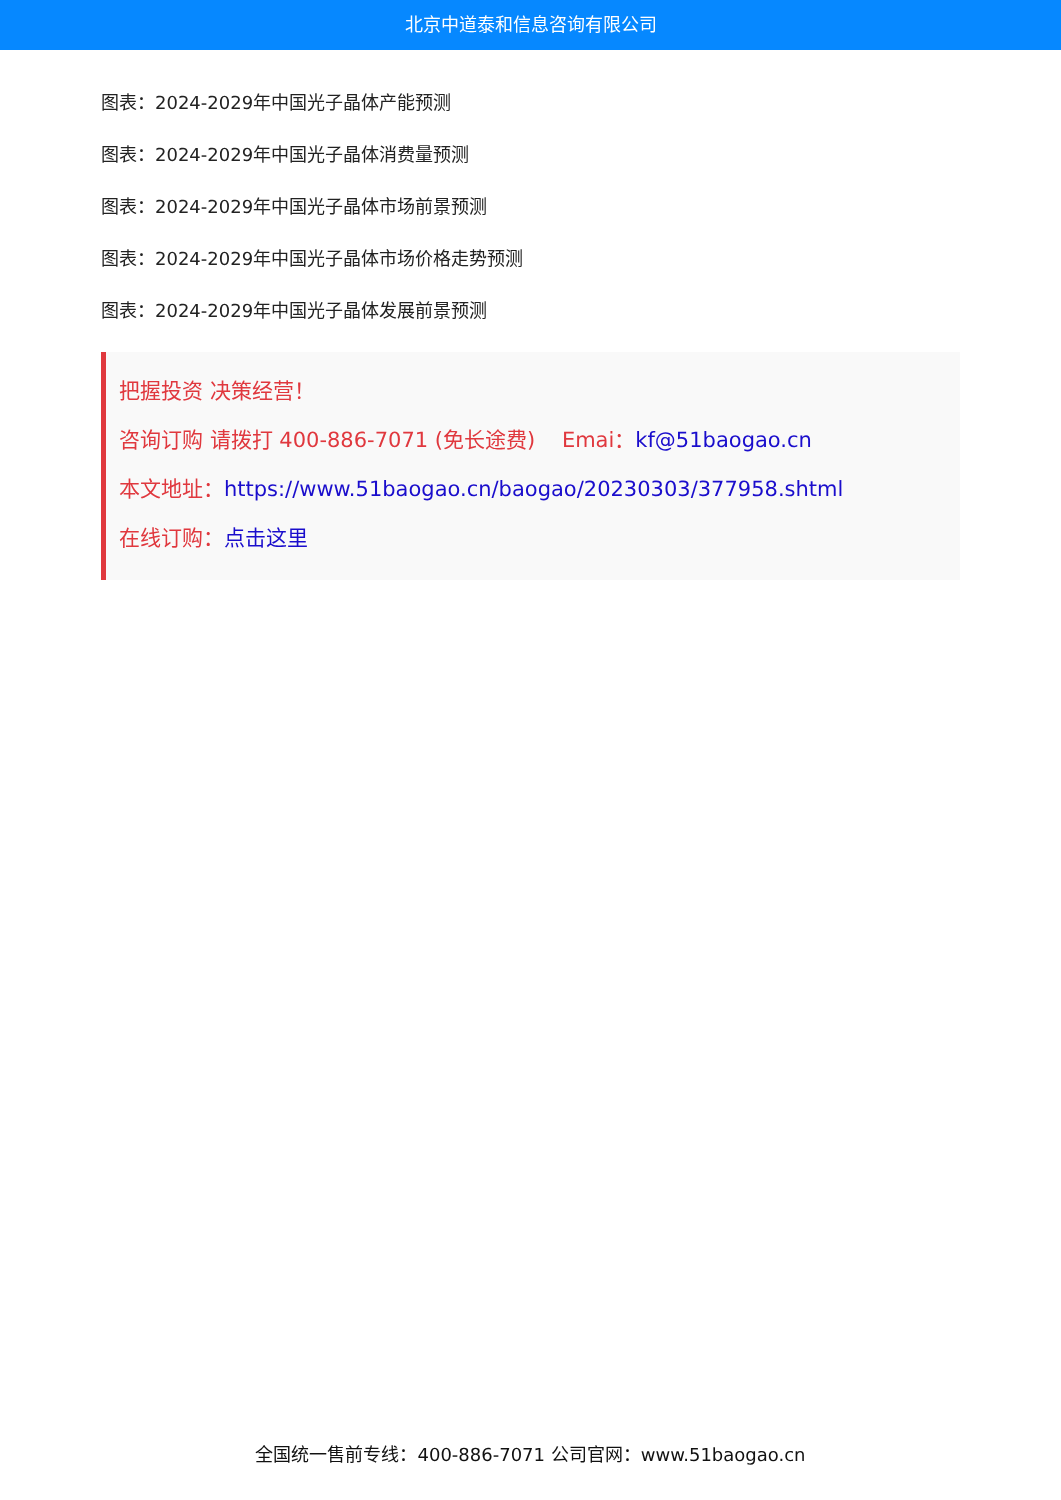北京中道泰和信息咨询有限公司
图表：2024-2029年中国光子晶体产能预测
图表：2024-2029年中国光子晶体消费量预测
图表：2024-2029年中国光子晶体市场前景预测
图表：2024-2029年中国光子晶体市场价格走势预测
图表：2024-2029年中国光子晶体发展前景预测
把握投资 决策经营！
咨询订购 请拨打 400-886-7071 (免长途费) Emai：kf@51baogao.cn
本文地址：https://www.51baogao.cn/baogao/20230303/377958.shtml
在线订购：点击这里
全国统一售前专线：400-886-7071 公司官网：www.51baogao.cn